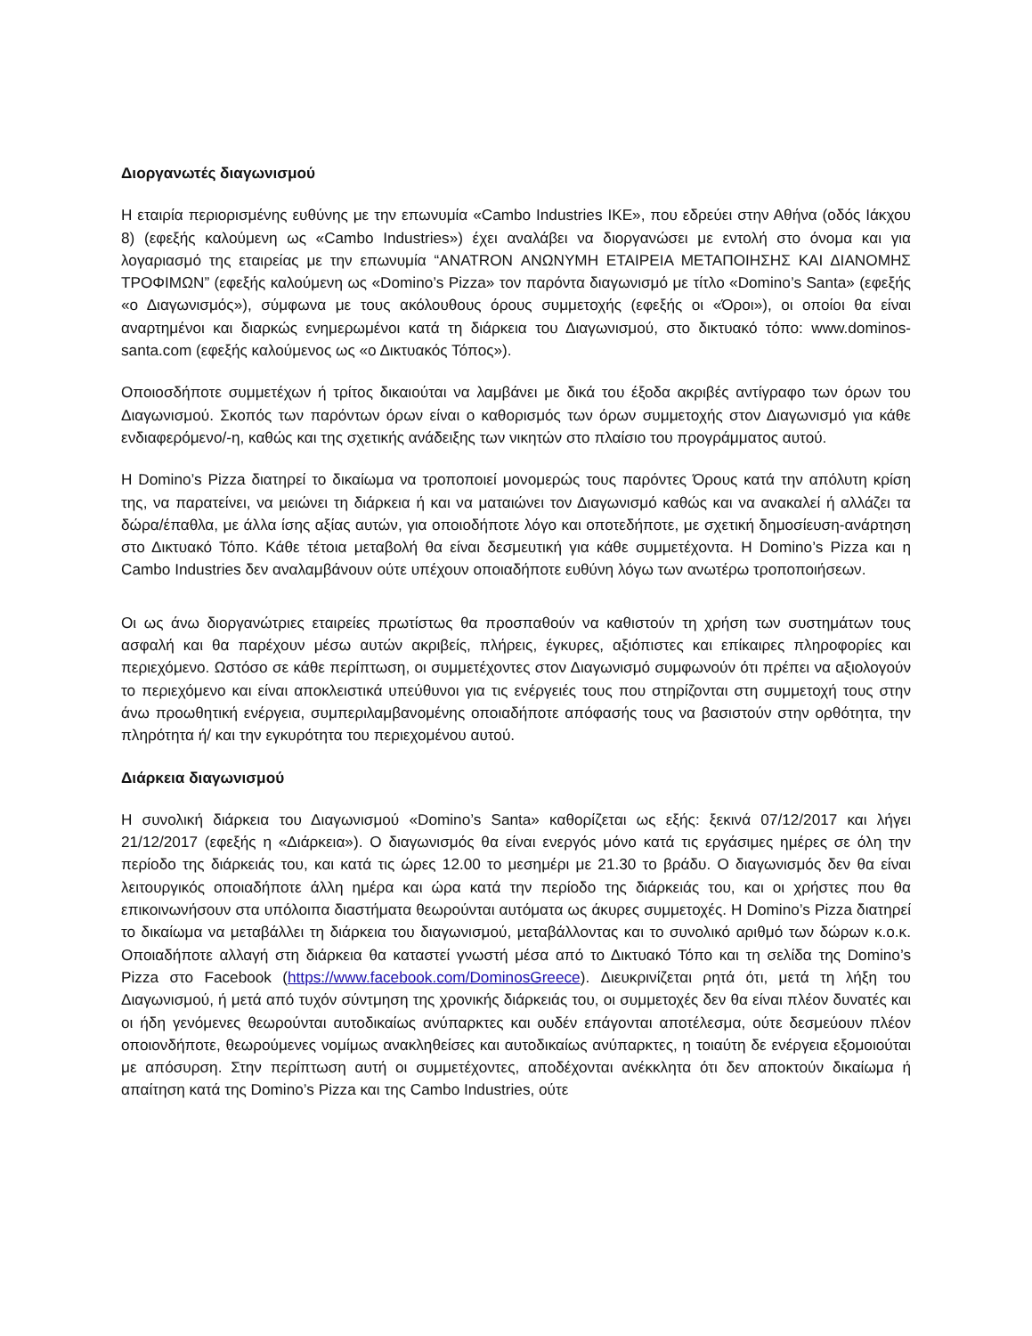Διοργανωτές διαγωνισμού
Η εταιρία περιορισμένης ευθύνης με την επωνυμία «Cambo Industries ΙΚΕ», που εδρεύει στην Αθήνα (οδός Ιάκχου 8) (εφεξής καλούμενη ως «Cambo Industries») έχει αναλάβει να διοργανώσει με εντολή στο όνομα και για λογαριασμό της εταιρείας με την επωνυμία “ΑΝΑΤRON ΑΝΩΝΥΜΗ ΕΤΑΙΡΕΙΑ ΜΕΤΑΠΟΙΗΣΗΣ ΚΑΙ ΔΙΑΝΟΜΗΣ ΤΡΟΦΙΜΩΝ” (εφεξής καλούμενη ως «Domino’s Pizza» τον παρόντα διαγωνισμό με τίτλο «Domino’s Santa» (εφεξής «ο Διαγωνισμός»), σύμφωνα με τους ακόλουθους όρους συμμετοχής (εφεξής οι «Όροι»), οι οποίοι θα είναι αναρτημένοι και διαρκώς ενημερωμένοι κατά τη διάρκεια του Διαγωνισμού, στο δικτυακό τόπο: www.dominos-santa.com (εφεξής καλούμενος ως «ο Δικτυακός Τόπος»).
Οποιοσδήποτε συμμετέχων ή τρίτος δικαιούται να λαμβάνει με δικά του έξοδα ακριβές αντίγραφο των όρων του Διαγωνισμού. Σκοπός των παρόντων όρων είναι ο καθορισμός των όρων συμμετοχής στον Διαγωνισμό για κάθε ενδιαφερόμενο/-η, καθώς και της σχετικής ανάδειξης των νικητών στο πλαίσιο του προγράμματος αυτού.
Η Domino’s Pizza διατηρεί το δικαίωμα να τροποποιεί μονομερώς τους παρόντες Όρους κατά την απόλυτη κρίση της, να παρατείνει, να μειώνει τη διάρκεια ή και να ματαιώνει τον Διαγωνισμό καθώς και να ανακαλεί ή αλλάζει τα δώρα/έπαθλα, με άλλα ίσης αξίας αυτών, για οποιοδήποτε λόγο και οποτεδήποτε, με σχετική δημοσίευση-ανάρτηση στο Δικτυακό Τόπο. Κάθε τέτοια μεταβολή θα είναι δεσμευτική για κάθε συμμετέχοντα. Η Domino’s Pizza και η Cambo Industries δεν αναλαμβάνουν ούτε υπέχουν οποιαδήποτε ευθύνη λόγω των ανωτέρω τροποποιήσεων.
Οι ως άνω διοργανώτριες εταιρείες πρωτίστως θα προσπαθούν να καθιστούν τη χρήση των συστημάτων τους ασφαλή και θα παρέχουν μέσω αυτών ακριβείς, πλήρεις, έγκυρες, αξιόπιστες και επίκαιρες πληροφορίες και περιεχόμενο. Ωστόσο σε κάθε περίπτωση, οι συμμετέχοντες στον Διαγωνισμό συμφωνούν ότι πρέπει να αξιολογούν το περιεχόμενο και είναι αποκλειστικά υπεύθυνοι για τις ενέργειές τους που στηρίζονται στη συμμετοχή τους στην άνω προωθητική ενέργεια, συμπεριλαμβανομένης οποιαδήποτε απόφασής τους να βασιστούν στην ορθότητα, την πληρότητα ή/ και την εγκυρότητα του περιεχομένου αυτού.
Διάρκεια διαγωνισμού
Η συνολική διάρκεια του Διαγωνισμού «Domino’s Santa» καθορίζεται ως εξής: ξεκινά 07/12/2017 και λήγει 21/12/2017 (εφεξής η «Διάρκεια»). Ο διαγωνισμός θα είναι ενεργός μόνο κατά τις εργάσιμες ημέρες σε όλη την περίοδο της διάρκειάς του, και κατά τις ώρες 12.00 το μεσημέρι με 21.30 το βράδυ. Ο διαγωνισμός δεν θα είναι λειτουργικός οποιαδήποτε άλλη ημέρα και ώρα κατά την περίοδο της διάρκειάς του, και οι χρήστες που θα επικοινωνήσουν στα υπόλοιπα διαστήματα θεωρούνται αυτόματα ως άκυρες συμμετοχές. Η Domino’s Pizza διατηρεί το δικαίωμα να μεταβάλλει τη διάρκεια του διαγωνισμού, μεταβάλλοντας και το συνολικό αριθμό των δώρων κ.ο.κ. Οποιαδήποτε αλλαγή στη διάρκεια θα καταστεί γνωστή μέσα από το Δικτυακό Τόπο και τη σελίδα της Domino’s Pizza στο Facebook (https://www.facebook.com/DominosGreece). Διευκρινίζεται ρητά ότι, μετά τη λήξη του Διαγωνισμού, ή μετά από τυχόν σύντμηση της χρονικής διάρκειάς του, οι συμμετοχές δεν θα είναι πλέον δυνατές και οι ήδη γενόμενες θεωρούνται αυτοδικαίως ανύπαρκτες και ουδέν επάγονται αποτέλεσμα, ούτε δεσμεύουν πλέον οποιονδήποτε, θεωρούμενες νομίμως ανακληθείσες και αυτοδικαίως ανύπαρκτες, η τοιαύτη δε ενέργεια εξομοιούται με απόσυρση. Στην περίπτωση αυτή οι συμμετέχοντες, αποδέχονται ανέκκλητα ότι δεν αποκτούν δικαίωμα ή απαίτηση κατά της Domino’s Pizza και της Cambo Industries, ούτε